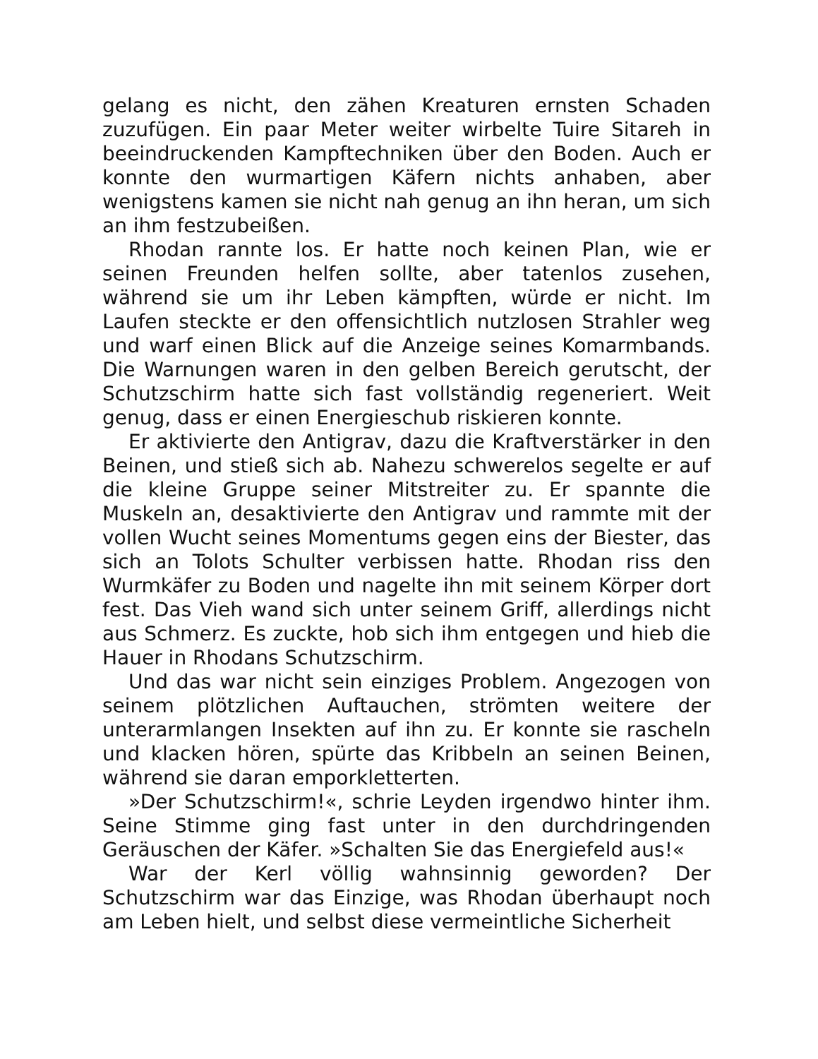gelang es nicht, den zähen Kreaturen ernsten Schaden zuzufügen. Ein paar Meter weiter wirbelte Tuire Sitareh in beeindruckenden Kampftechniken über den Boden. Auch er konnte den wurmartigen Käfern nichts anhaben, aber wenigstens kamen sie nicht nah genug an ihn heran, um sich an ihm festzubeißen.
Rhodan rannte los. Er hatte noch keinen Plan, wie er seinen Freunden helfen sollte, aber tatenlos zusehen, während sie um ihr Leben kämpften, würde er nicht. Im Laufen steckte er den offensichtlich nutzlosen Strahler weg und warf einen Blick auf die Anzeige seines Komarmbands. Die Warnungen waren in den gelben Bereich gerutscht, der Schutzschirm hatte sich fast vollständig regeneriert. Weit genug, dass er einen Energieschub riskieren konnte.
Er aktivierte den Antigrav, dazu die Kraftverstärker in den Beinen, und stieß sich ab. Nahezu schwerelos segelte er auf die kleine Gruppe seiner Mitstreiter zu. Er spannte die Muskeln an, desaktivierte den Antigrav und rammte mit der vollen Wucht seines Momentums gegen eins der Biester, das sich an Tolots Schulter verbissen hatte. Rhodan riss den Wurmkäfer zu Boden und nagelte ihn mit seinem Körper dort fest. Das Vieh wand sich unter seinem Griff, allerdings nicht aus Schmerz. Es zuckte, hob sich ihm entgegen und hieb die Hauer in Rhodans Schutzschirm.
Und das war nicht sein einziges Problem. Angezogen von seinem plötzlichen Auftauchen, strömten weitere der unterarmlangen Insekten auf ihn zu. Er konnte sie rascheln und klacken hören, spürte das Kribbeln an seinen Beinen, während sie daran emporkletterten.
»Der Schutzschirm!«, schrie Leyden irgendwo hinter ihm. Seine Stimme ging fast unter in den durchdringenden Geräuschen der Käfer. »Schalten Sie das Energiefeld aus!«
War der Kerl völlig wahnsinnig geworden? Der Schutzschirm war das Einzige, was Rhodan überhaupt noch am Leben hielt, und selbst diese vermeintliche Sicherheit